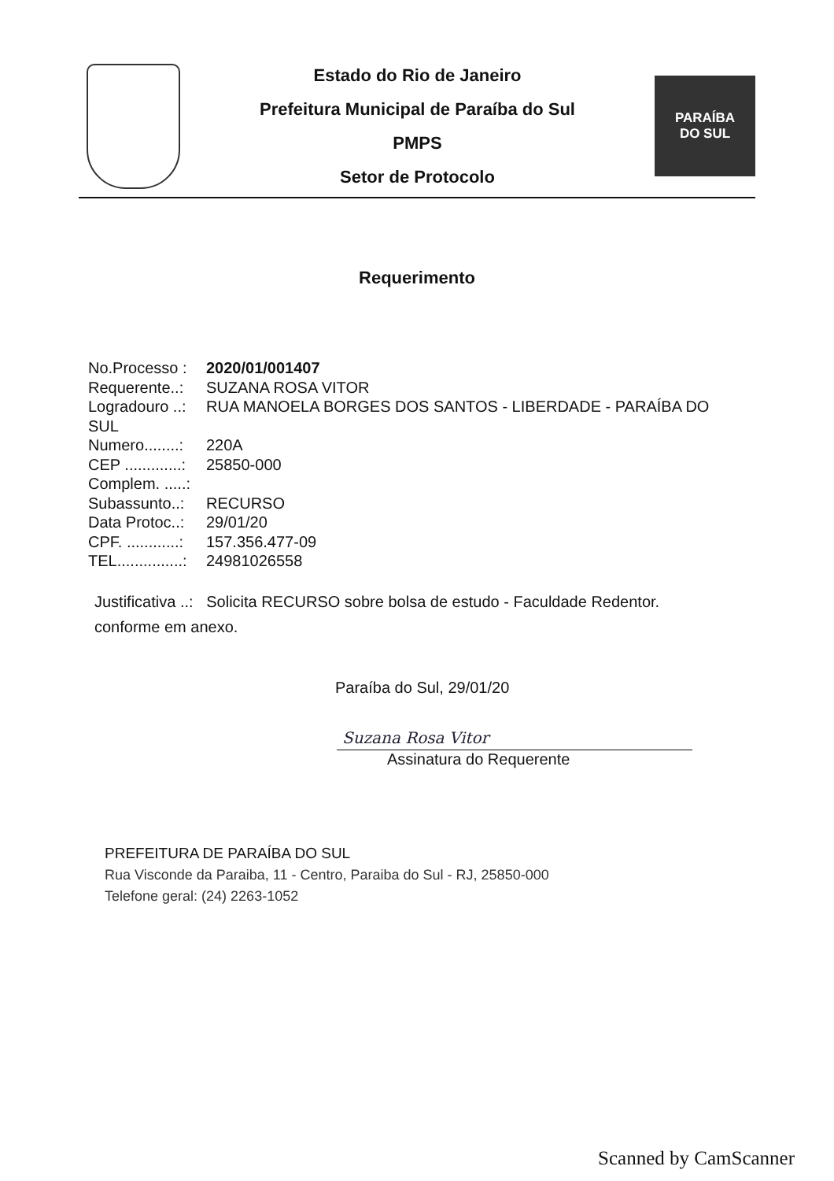Estado do Rio de Janeiro
Prefeitura Municipal de Paraíba do Sul
PMPS
Setor de Protocolo
PARAÍBA
DO SUL
Requerimento
No.Processo : 2020/01/001407
Requerente..: SUZANA ROSA VITOR
Logradouro ..: RUA MANOELA BORGES DOS SANTOS - LIBERDADE - PARAÍBA DO
SUL
Numero........: 220A
CEP .............: 25850-000
Complem. .....:
Subassunto..: RECURSO
Data Protoc..: 29/01/20
CPF. ............: 157.356.477-09
TEL...............: 24981026558
Justificativa ..: Solicita RECURSO sobre bolsa de estudo - Faculdade Redentor.
conforme em anexo.
Paraíba do Sul, 29/01/20
Suzana Rosa Vitor
Assinatura do Requerente
PREFEITURA DE PARAÍBA DO SUL
Rua Visconde da Paraiba, 11 - Centro, Paraiba do Sul - RJ, 25850-000
Telefone geral: (24) 2263-1052
Scanned by CamScanner